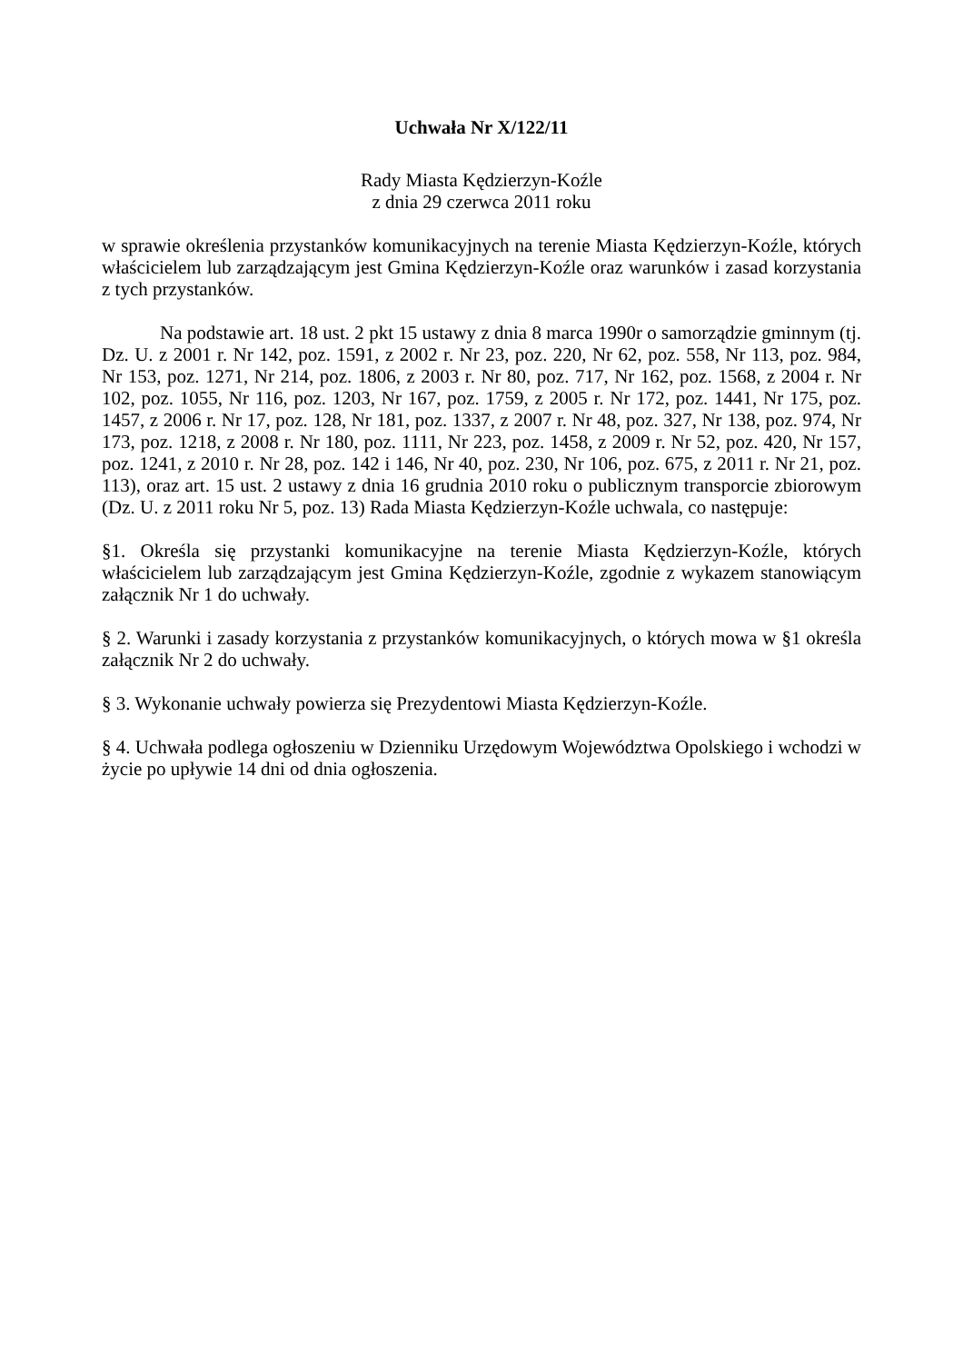Uchwała Nr X/122/11
Rady Miasta Kędzierzyn-Koźle
z dnia 29 czerwca 2011 roku
w sprawie określenia przystanków komunikacyjnych na terenie Miasta Kędzierzyn-Koźle, których właścicielem lub zarządzającym jest Gmina Kędzierzyn-Koźle oraz warunków i zasad korzystania z tych przystanków.
Na podstawie art. 18 ust. 2 pkt 15 ustawy z dnia 8 marca 1990r o samorządzie gminnym (tj. Dz. U. z 2001 r. Nr 142, poz. 1591, z 2002 r. Nr 23, poz. 220, Nr 62, poz. 558, Nr 113, poz. 984, Nr 153, poz. 1271, Nr 214, poz. 1806, z 2003 r. Nr 80, poz. 717, Nr 162, poz. 1568, z 2004 r. Nr 102, poz. 1055, Nr 116, poz. 1203, Nr 167, poz. 1759, z 2005 r. Nr 172, poz. 1441, Nr 175, poz. 1457, z 2006 r. Nr 17, poz. 128, Nr 181, poz. 1337, z 2007 r. Nr 48, poz. 327, Nr 138, poz. 974, Nr 173, poz. 1218, z 2008 r. Nr 180, poz. 1111, Nr 223, poz. 1458, z 2009 r. Nr 52, poz. 420, Nr 157, poz. 1241, z 2010 r. Nr 28, poz. 142 i 146, Nr 40, poz. 230, Nr 106, poz. 675, z 2011 r. Nr 21, poz. 113), oraz art. 15 ust. 2 ustawy z dnia 16 grudnia 2010 roku o publicznym transporcie zbiorowym (Dz. U. z 2011 roku Nr 5, poz. 13) Rada Miasta Kędzierzyn-Koźle uchwala, co następuje:
§1. Określa się przystanki komunikacyjne na terenie Miasta Kędzierzyn-Koźle, których właścicielem lub zarządzającym jest Gmina Kędzierzyn-Koźle, zgodnie z wykazem stanowiącym załącznik Nr 1 do uchwały.
§ 2. Warunki i zasady korzystania z przystanków komunikacyjnych, o których mowa w §1 określa załącznik Nr 2 do uchwały.
§ 3. Wykonanie uchwały powierza się Prezydentowi Miasta Kędzierzyn-Koźle.
§ 4. Uchwała podlega ogłoszeniu w Dzienniku Urzędowym Województwa Opolskiego i wchodzi w życie po upływie 14 dni od dnia ogłoszenia.